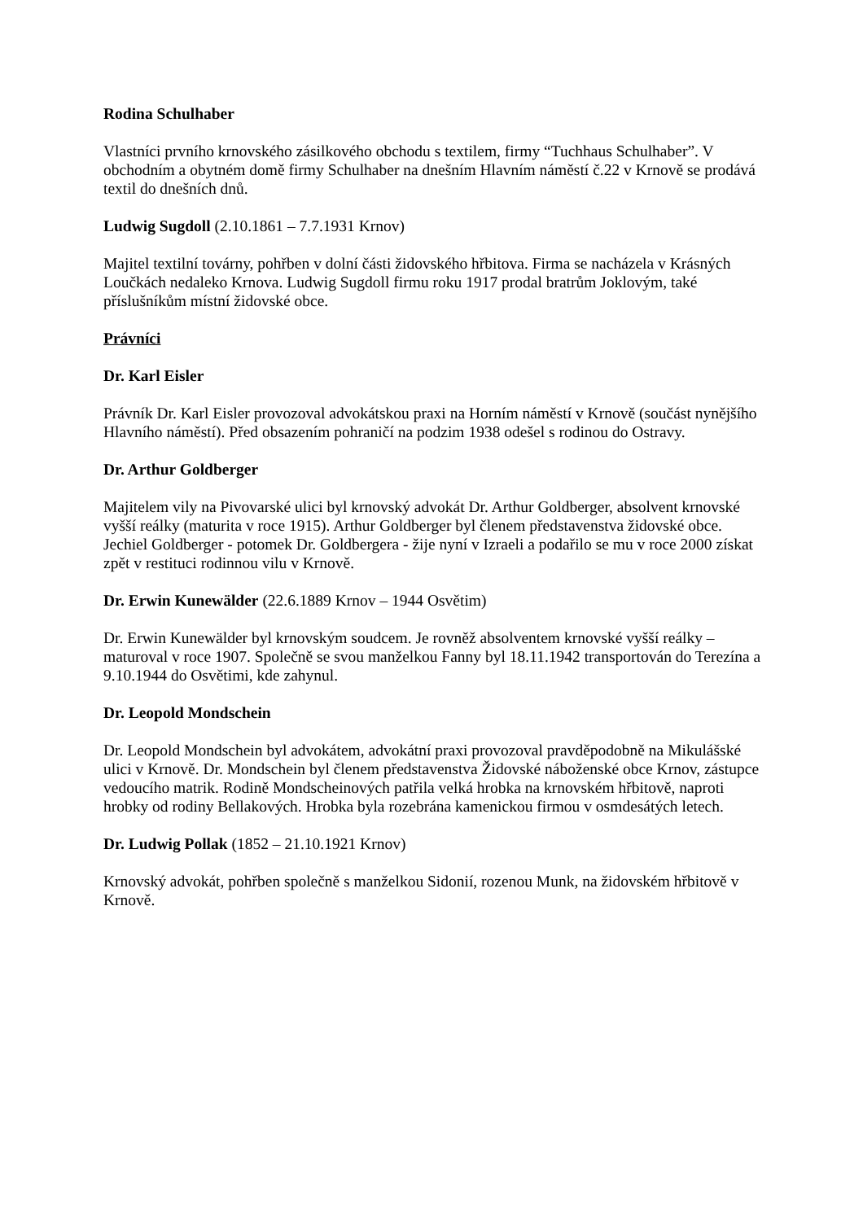Rodina Schulhaber
Vlastníci prvního krnovského zásilkového obchodu s textilem, firmy “Tuchhaus Schulhaber”. V obchodním a obytném domě firmy Schulhaber na dnešním Hlavním náměstí č.22 v Krnově se prodává textil do dnešních dnů.
Ludwig Sugdoll (2.10.1861 – 7.7.1931 Krnov)
Majitel textilní továrny, pohřben v dolní části židovského hřbitova. Firma se nacházela v Krásných Loučkách nedaleko Krnova. Ludwig Sugdoll firmu roku 1917 prodal bratrům Joklovým, také příslušníkům místní židovské obce.
Právníci
Dr. Karl Eisler
Právník Dr. Karl Eisler provozoval advokátskou praxi na Horním náměstí v Krnově (součást nynějšího Hlavního náměstí). Před obsazením pohraničí na podzim 1938 odešel s rodinou do Ostravy.
Dr. Arthur Goldberger
Majitelem vily na Pivovarské ulici byl krnovský advokát Dr. Arthur Goldberger, absolvent krnovské vyšší reálky (maturita v roce 1915). Arthur Goldberger byl členem představenstva židovské obce. Jechiel Goldberger - potomek Dr. Goldbergera - žije nyní v Izraeli a podařilo se mu v roce 2000 získat zpět v restituci rodinnou vilu v Krnově.
Dr. Erwin Kunewälder (22.6.1889 Krnov – 1944 Osvětim)
Dr. Erwin Kunewälder byl krnovským soudcem. Je rovněž absolventem krnovské vyšší reálky – maturoval v roce 1907. Společně se svou manželkou Fanny byl 18.11.1942 transportován do Terezína a 9.10.1944 do Osvětimi, kde zahynul.
Dr. Leopold Mondschein
Dr. Leopold Mondschein byl advokátem, advokátní praxi provozoval pravděpodobně na Mikulášské ulici v Krnově. Dr. Mondschein byl členem představenstva Židovské náboženské obce Krnov, zástupce vedoucího matrik. Rodině Mondscheinových patřila velká hrobka na krnovském hřbitově, naproti hrobky od rodiny Bellakových. Hrobka byla rozebrána kamenickou firmou v osmdesátých letech.
Dr. Ludwig Pollak (1852 – 21.10.1921 Krnov)
Krnovský advokát, pohřben společně s manželkou Sidonií, rozenou Munk, na židovském hřbitově v Krnově.